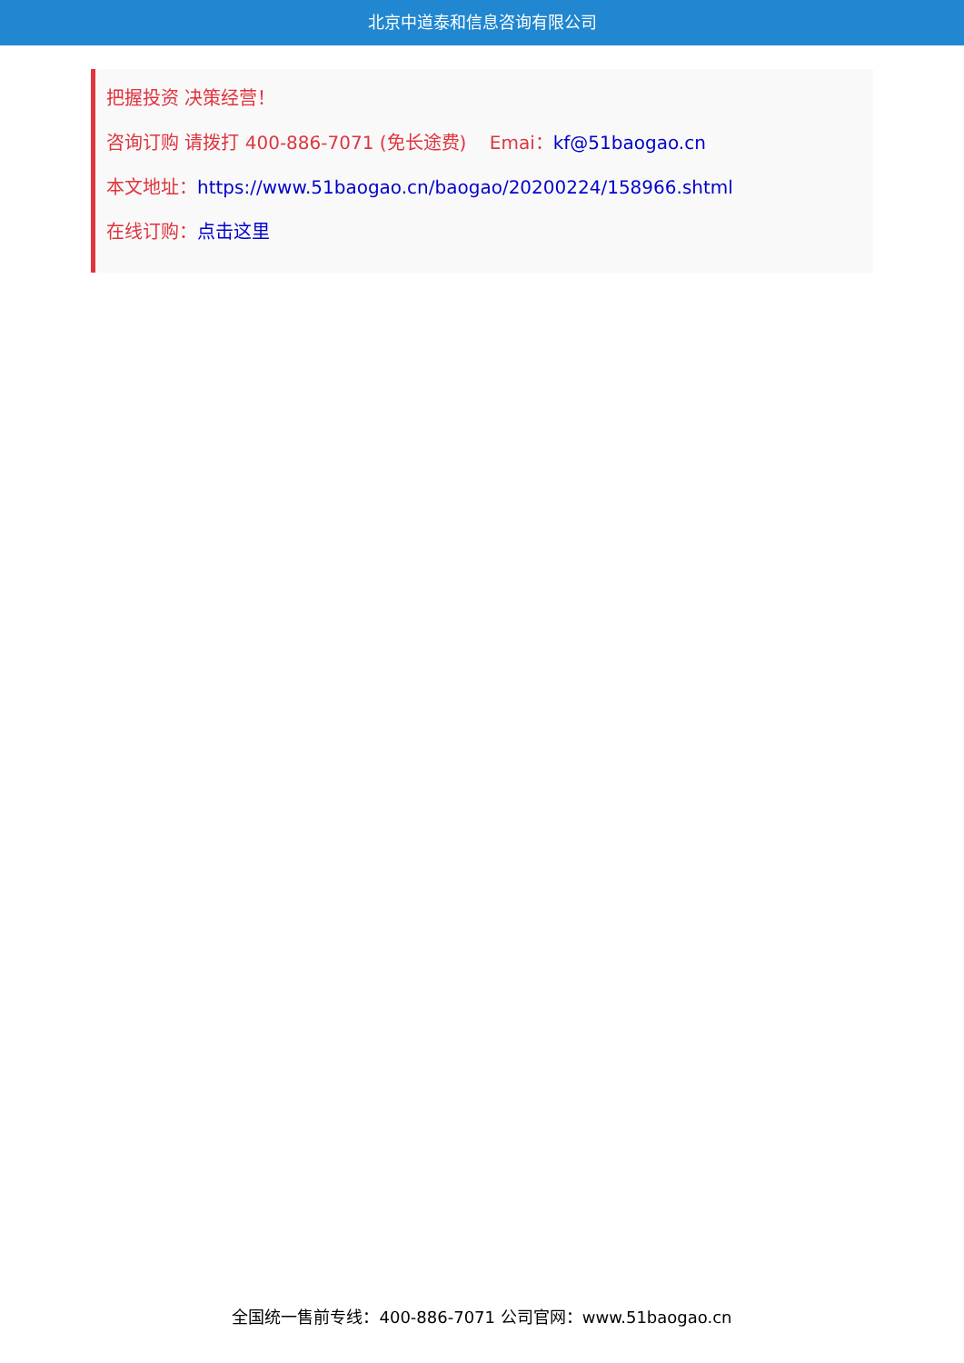北京中道泰和信息咨询有限公司
把握投资 决策经营！
咨询订购 请拨打 400-886-7071 (免长途费) Emai：kf@51baogao.cn
本文地址：https://www.51baogao.cn/baogao/20200224/158966.shtml
在线订购：点击这里
全国统一售前专线：400-886-7071 公司官网：www.51baogao.cn